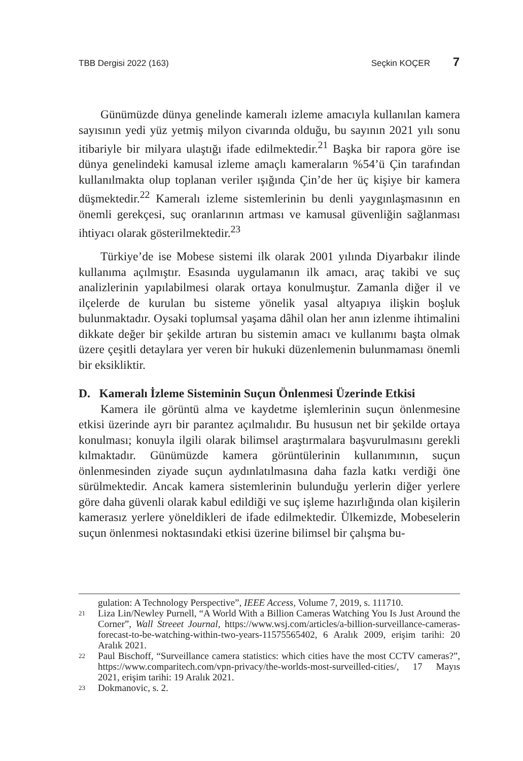TBB Dergisi 2022 (163) Seçkin KOÇER 7
Günümüzde dünya genelinde kameralı izleme amacıyla kullanılan kamera sayısının yedi yüz yetmiş milyon civarında olduğu, bu sayının 2021 yılı sonu itibariyle bir milyara ulaştığı ifade edilmektedir.<sup>21</sup> Başka bir rapora göre ise dünya genelindeki kamusal izleme amaçlı kameraların %54’ü Çin tarafından kullanılmakta olup toplanan veriler ışığında Çin’de her üç kişiye bir kamera düşmektedir.<sup>22</sup> Kameralı izleme sistemlerinin bu denli yaygınlaşmasının en önemli gerekçesi, suç oranlarının artması ve kamusal güvenliğin sağlanması ihtiyacı olarak gösterilmektedir.<sup>23</sup>
Türkiye’de ise Mobese sistemi ilk olarak 2001 yılında Diyarbakır ilinde kullanıma açılmıştır. Esasında uygulamanın ilk amacı, araç takibi ve suç analizlerinin yapılabilmesi olarak ortaya konulmuştur. Zamanla diğer il ve ilçelerde de kurulan bu sisteme yönelik yasal altyapıya ilişkin boşluk bulunmaktadır. Oysaki toplumsal yaşama dâhil olan her anın izlenme ihtimalini dikkate değer bir şekilde artıran bu sistemin amacı ve kullanımı başta olmak üzere çeşitli detaylara yer veren bir hukuki düzenlemenin bulunmaması önemli bir eksikliktir.
D. Kameralı İzleme Sisteminin Suçun Önlenmesi Üzerinde Etkisi
Kamera ile görüntü alma ve kaydetme işlemlerinin suçun önlenmesine etkisi üzerinde ayrı bir parantez açılmalıdır. Bu hususun net bir şekilde ortaya konulması; konuyla ilgili olarak bilimsel araştırmalara başvurulmasını gerekli kılmaktadır. Günümüzde kamera görüntülerinin kullanımının, suçun önlenmesinden ziyade suçun aydınlatılmasına daha fazla katkı verdiği öne sürülmektedir. Ancak kamera sistemlerinin bulunduğu yerlerin diğer yerlere göre daha güvenli olarak kabul edildiği ve suç işleme hazırlığında olan kişilerin kamerasız yerlere yöneldikleri de ifade edilmektedir. Ülkemizde, Mobeselerin suçun önlenmesi noktasındaki etkisi üzerine bilimsel bir çalışma bu-
gulation: A Technology Perspective”, IEEE Access, Volume 7, 2019, s. 111710.
21 Liza Lin/Newley Purnell, “A World With a Billion Cameras Watching You Is Just Around the Corner”, Wall Streeet Journal, https://www.wsj.com/articles/a-billion-surveillance-cameras-forecast-to-be-watching-within-two-years-11575565402, 6 Aralık 2009, erişim tarihi: 20 Aralık 2021.
22 Paul Bischoff, “Surveillance camera statistics: which cities have the most CCTV cameras?”, https://www.comparitech.com/vpn-privacy/the-worlds-most-surveilled-cities/, 17 Mayıs 2021, erişim tarihi: 19 Aralık 2021.
23 Dokmanovic, s. 2.